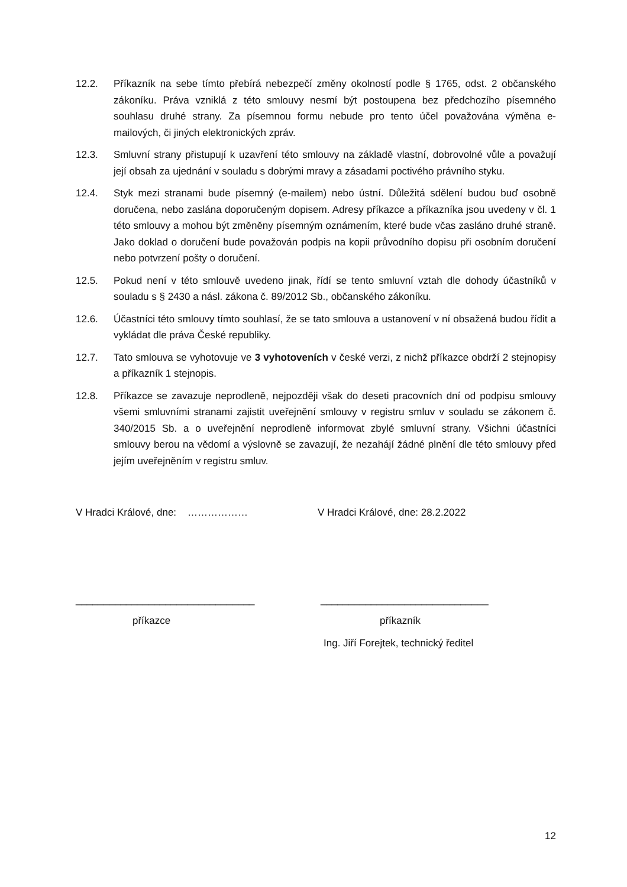12.2. Příkazník na sebe tímto přebírá nebezpečí změny okolností podle § 1765, odst. 2 občanského zákoníku. Práva vzniklá z této smlouvy nesmí být postoupena bez předchozího písemného souhlasu druhé strany. Za písemnou formu nebude pro tento účel považována výměna e-mailových, či jiných elektronických zpráv.
12.3. Smluvní strany přistupují k uzavření této smlouvy na základě vlastní, dobrovolné vůle a považují její obsah za ujednání v souladu s dobrými mravy a zásadami poctivého právního styku.
12.4. Styk mezi stranami bude písemný (e-mailem) nebo ústní. Důležitá sdělení budou buď osobně doručena, nebo zaslána doporučeným dopisem. Adresy příkazce a příkazníka jsou uvedeny v čl. 1 této smlouvy a mohou být změněny písemným oznámením, které bude včas zasláno druhé straně. Jako doklad o doručení bude považován podpis na kopii průvodního dopisu při osobním doručení nebo potvrzení pošty o doručení.
12.5. Pokud není v této smlouvě uvedeno jinak, řídí se tento smluvní vztah dle dohody účastníků v souladu s § 2430 a násl. zákona č. 89/2012 Sb., občanského zákoníku.
12.6. Účastníci této smlouvy tímto souhlasí, že se tato smlouva a ustanovení v ní obsažená budou řídit a vykládat dle práva České republiky.
12.7. Tato smlouva se vyhotovuje ve 3 vyhotoveních v české verzi, z nichž příkazce obdrží 2 stejnopisy a příkazník 1 stejnopis.
12.8. Příkazce se zavazuje neprodleně, nejpozději však do deseti pracovních dní od podpisu smlouvy všemi smluvními stranami zajistit uveřejnění smlouvy v registru smluv v souladu se zákonem č. 340/2015 Sb. a o uveřejnění neprodleně informovat zbylé smluvní strany. Všichni účastníci smlouvy berou na vědomí a výslovně se zavazují, že nezahájí žádné plnění dle této smlouvy před jejím uveřejněním v registru smluv.
V Hradci Králové, dne: ………………
V Hradci Králové, dne: 28.2.2022
________________________________
______________________________
příkazce příkazník
Ing. Jiří Forejtek, technický ředitel
12